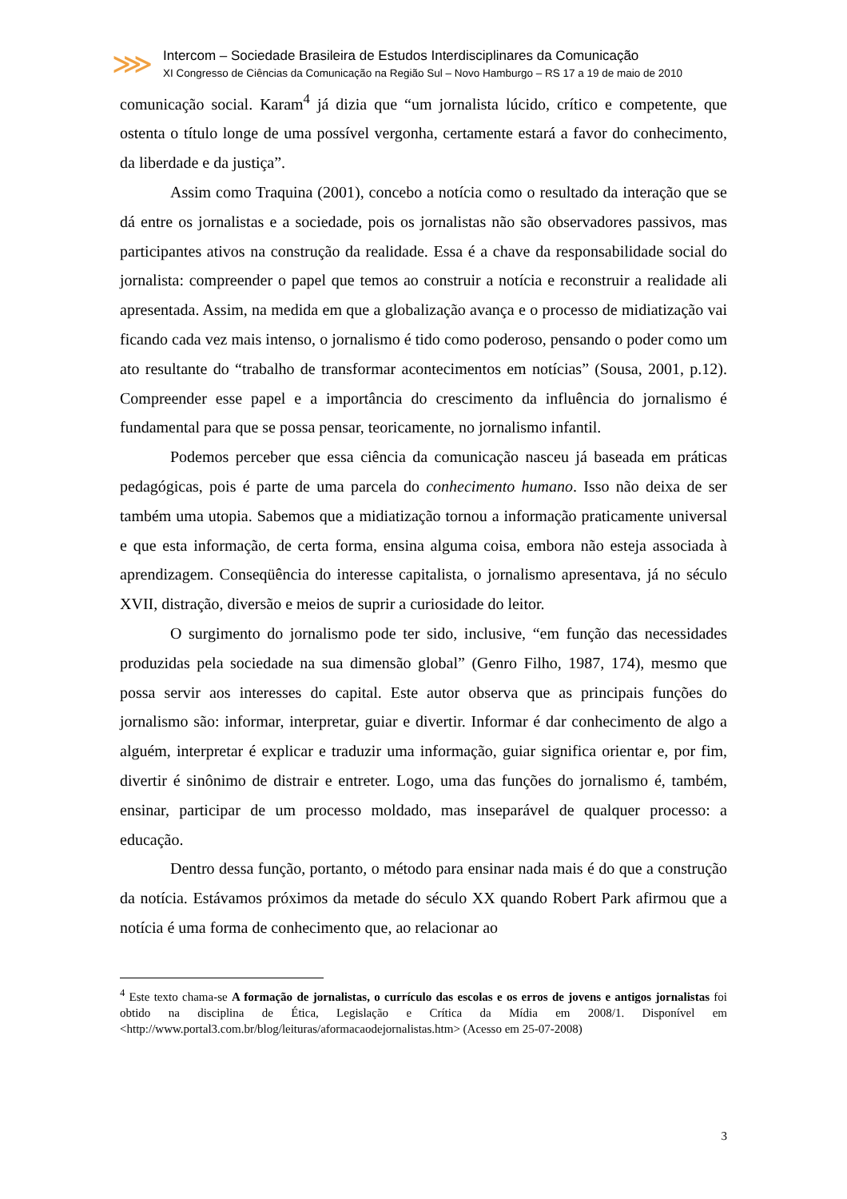⋙
Intercom – Sociedade Brasileira de Estudos Interdisciplinares da Comunicação
XI Congresso de Ciências da Comunicação na Região Sul – Novo Hamburgo – RS 17 a 19 de maio de 2010
comunicação social. Karam<sup>4</sup> já dizia que “um jornalista lúcido, crítico e competente, que ostenta o título longe de uma possível vergonha, certamente estará a favor do conhecimento, da liberdade e da justiça”.
Assim como Traquina (2001), concebo a notícia como o resultado da interação que se dá entre os jornalistas e a sociedade, pois os jornalistas não são observadores passivos, mas participantes ativos na construção da realidade. Essa é a chave da responsabilidade social do jornalista: compreender o papel que temos ao construir a notícia e reconstruir a realidade ali apresentada. Assim, na medida em que a globalização avança e o processo de midiatização vai ficando cada vez mais intenso, o jornalismo é tido como poderoso, pensando o poder como um ato resultante do “trabalho de transformar acontecimentos em notícias” (Sousa, 2001, p.12). Compreender esse papel e a importância do crescimento da influência do jornalismo é fundamental para que se possa pensar, teoricamente, no jornalismo infantil.
Podemos perceber que essa ciência da comunicação nasceu já baseada em práticas pedagógicas, pois é parte de uma parcela do conhecimento humano. Isso não deixa de ser também uma utopia. Sabemos que a midiatização tornou a informação praticamente universal e que esta informação, de certa forma, ensina alguma coisa, embora não esteja associada à aprendizagem. Conseqüência do interesse capitalista, o jornalismo apresentava, já no século XVII, distração, diversão e meios de suprir a curiosidade do leitor.
O surgimento do jornalismo pode ter sido, inclusive, “em função das necessidades produzidas pela sociedade na sua dimensão global” (Genro Filho, 1987, 174), mesmo que possa servir aos interesses do capital. Este autor observa que as principais funções do jornalismo são: informar, interpretar, guiar e divertir. Informar é dar conhecimento de algo a alguém, interpretar é explicar e traduzir uma informação, guiar significa orientar e, por fim, divertir é sinônimo de distrair e entreter. Logo, uma das funções do jornalismo é, também, ensinar, participar de um processo moldado, mas inseparável de qualquer processo: a educação.
Dentro dessa função, portanto, o método para ensinar nada mais é do que a construção da notícia. Estávamos próximos da metade do século XX quando Robert Park afirmou que a notícia é uma forma de conhecimento que, ao relacionar ao
<sup>4</sup> Este texto chama-se A formação de jornalistas, o currículo das escolas e os erros de jovens e antigos jornalistas foi obtido na disciplina de Ética, Legislação e Crítica da Mídia em 2008/1. Disponível em <http://www.portal3.com.br/blog/leituras/aformacaodejornalistas.htm> (Acesso em 25-07-2008)
3